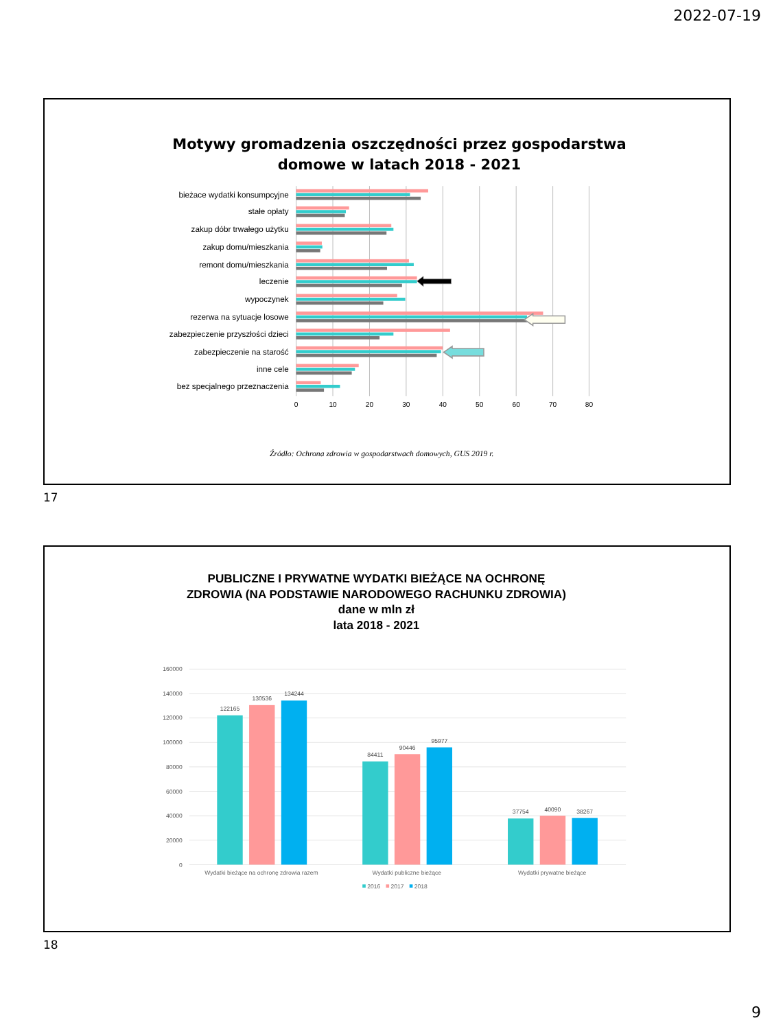2022-07-19
Motywy gromadzenia oszczędności przez gospodarstwa
domowe w latach 2018 - 2021
bieżace wydatki konsumpcyjne
stałe opłaty
zakup dóbr trwałego użytku
zakup domu/mieszkania
remont domu/mieszkania
leczenie
wypoczynek
rezerwa na sytuacje losowe
zabezpieczenie przyszłości dzieci
zabezpieczenie na starość
inne cele
bez specjalnego przeznaczenia
0
10
20
30
40
50
60
70
80
Źródło: Ochrona zdrowia w gospodarstwach domowych, GUS 2019 r.
17
PUBLICZNE I PRYWATNE WYDATKI BIEŻĄCE NA OCHRONĘ
ZDROWIA (NA PODSTAWIE NARODOWEGO RACHUNKU ZDROWIA)
dane w mln zł
lata 2018 - 2021
160000
140000
120000
100000
80000
60000
40000
20000
0
122165
130536
134244
84411
90446
95977
37754
40090
38267
Wydatki bieżące na ochronę zdrowia razem
Wydatki publiczne bieżące
Wydatki prywatne bieżące
2016
2017
2018
18
9